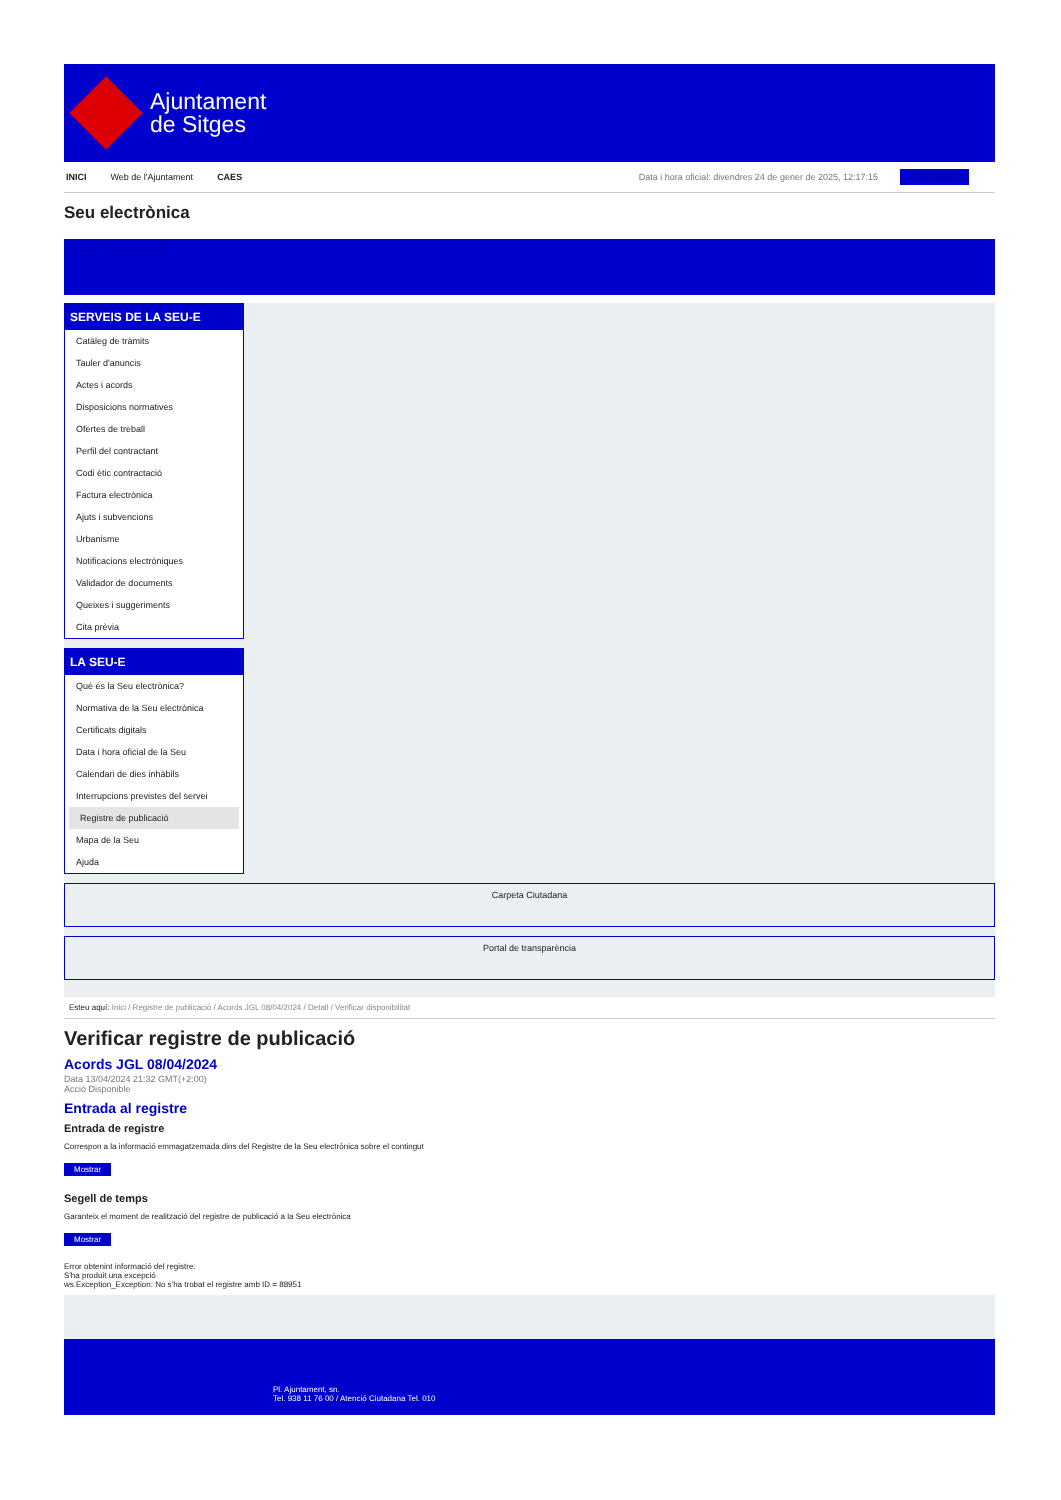Ajuntament
de Sitges
INICI Web de l'Ajuntament CAES Data i hora oficial: divendres 24 de gener de 2025, 12:17:15 Sincronitza
Seu electrònica
Obtenir còpia autèntica
SERVEIS DE LA SEU-E
Catàleg de tràmits
Tauler d'anuncis
Actes i acords
Disposicions normatives
Ofertes de treball
Perfil del contractant
Codi ètic contractació
Factura electrònica
Ajuts i subvencions
Urbanisme
Notificacions electròniques
Validador de documents
Queixes i suggeriments
Cita prèvia
LA SEU-E
Què és la Seu electrònica?
Normativa de la Seu electrònica
Certificats digitals
Data i hora oficial de la Seu
Calendari de dies inhàbils
Interrupcions previstes del servei
Registre de publicació
Mapa de la Seu
Ajuda
Carpeta Ciutadana
Portal de transparència
Esteu aquí: Inici / Registre de publicació / Acords JGL 08/04/2024 / Detall / Verificar disponibilitat
Verificar registre de publicació
Acords JGL 08/04/2024
Data 13/04/2024 21:32 GMT(+2:00)
Acció Disponible
Entrada al registre
Entrada de registre
Correspon a la informació emmagatzemada dins del Registre de la Seu electrònica sobre el contingut
Mostrar
Segell de temps
Garanteix el moment de realització del registre de publicació a la Seu electrònica
Mostrar
Error obtenint informació del registre:
S'ha produit una excepció
ws.Exception_Exception: No s'ha trobat el registre amb ID = 88951
Pl. Ajuntament, sn.
Tel. 938 11 76 00 / Atenció Ciutadana Tel. 010